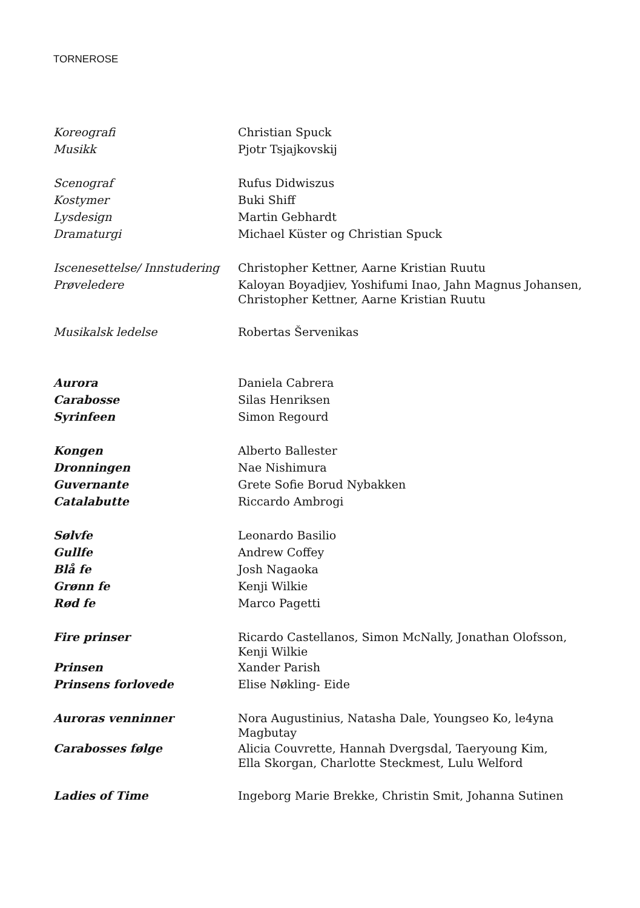TORNEROSE
Koreografi
Christian Spuck
Musikk
Pjotr Tsjajkovskij
Scenograf
Rufus Didwiszus
Kostymer
Buki Shiff
Lysdesign
Martin Gebhardt
Dramaturgi
Michael Küster og Christian Spuck
Iscenesettelse/ Innstudering
Christopher Kettner, Aarne Kristian Ruutu
Prøveledere
Kaloyan Boyadjiev, Yoshifumi Inao, Jahn Magnus Johansen,
Christopher Kettner, Aarne Kristian Ruutu
Musikalsk ledelse
Robertas Šervenikas
Aurora
Daniela Cabrera
Carabosse
Silas Henriksen
Syrinfeen
Simon Regourd
Kongen
Alberto Ballester
Dronningen
Nae Nishimura
Guvernante
Grete Sofie Borud Nybakken
Catalabutte
Riccardo Ambrogi
Sølvfe
Leonardo Basilio
Gullfe
Andrew Coffey
Blå fe
Josh Nagaoka
Grønn fe
Kenji Wilkie
Rød fe
Marco Pagetti
Fire prinser
Ricardo Castellanos, Simon McNally, Jonathan Olofsson,
Kenji Wilkie
Prinsen
Xander Parish
Prinsens forlovede
Elise Nøkling- Eide
Auroras venninner
Nora Augustinius, Natasha Dale, Youngseo Ko, le4yna
Magbutay
Carabosses følge
Alicia Couvrette, Hannah Dvergsdal, Taeryoung Kim,
Ella Skorgan, Charlotte Steckmest, Lulu Welford
Ladies of Time
Ingeborg Marie Brekke, Christin Smit, Johanna Sutinen